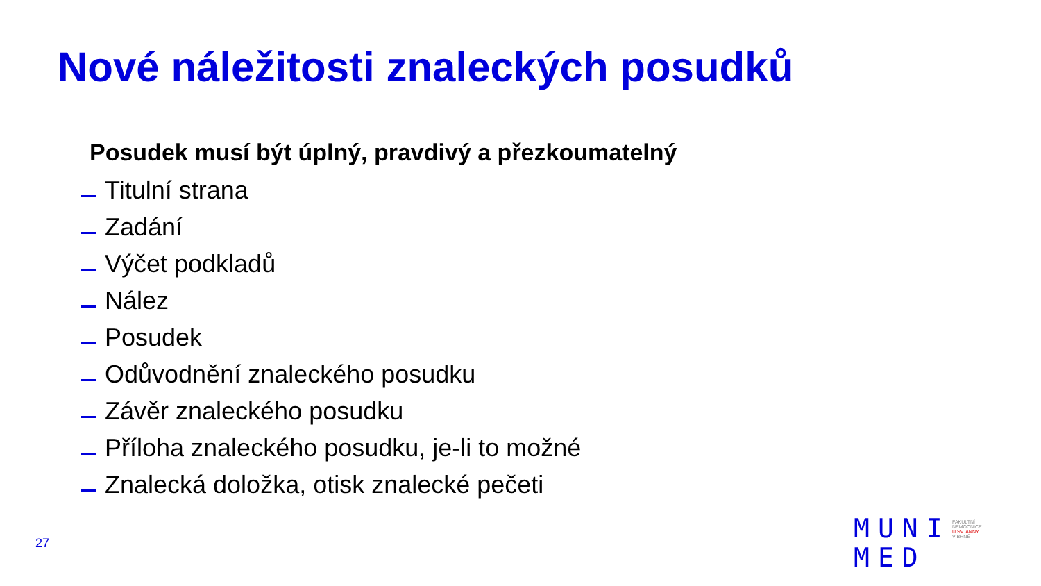Nové náležitosti znaleckých posudků
Posudek musí být úplný, pravdivý a přezkoumatelný
Titulní strana
Zadání
Výčet podkladů
Nález
Posudek
Odůvodnění znaleckého posudku
Závěr znaleckého posudku
Příloha znaleckého posudku, je-li to možné
Znalecká doložka, otisk znalecké pečeti
27
MUNI
MED
FAKULTNÍ
NEMOCNICE
U SV. ANNY
V BRNĚ